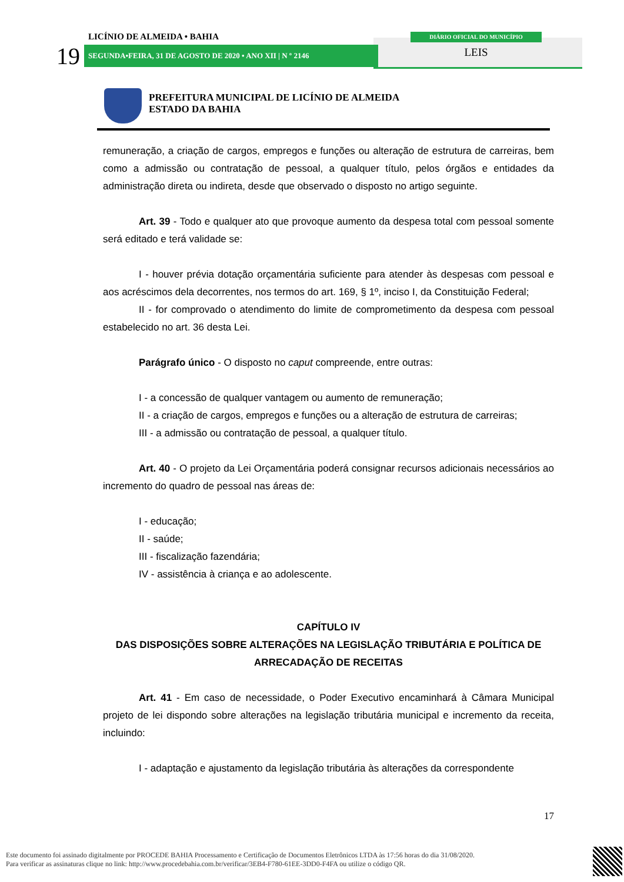LICÍNIO DE ALMEIDA • BAHIA
19 SEGUNDA•FEIRA, 31 DE AGOSTO DE 2020 • ANO XII | N º 2146
DIÁRIO OFICIAL DO MUNICÍPIO
LEIS
PREFEITURA MUNICIPAL DE LICÍNIO DE ALMEIDA
ESTADO DA BAHIA
remuneração, a criação de cargos, empregos e funções ou alteração de estrutura de carreiras, bem como a admissão ou contratação de pessoal, a qualquer título, pelos órgãos e entidades da administração direta ou indireta, desde que observado o disposto no artigo seguinte.
Art. 39 - Todo e qualquer ato que provoque aumento da despesa total com pessoal somente será editado e terá validade se:
I - houver prévia dotação orçamentária suficiente para atender às despesas com pessoal e aos acréscimos dela decorrentes, nos termos do art. 169, § 1º, inciso I, da Constituição Federal;
II - for comprovado o atendimento do limite de comprometimento da despesa com pessoal estabelecido no art. 36 desta Lei.
Parágrafo único - O disposto no caput compreende, entre outras:
I - a concessão de qualquer vantagem ou aumento de remuneração;
II - a criação de cargos, empregos e funções ou a alteração de estrutura de carreiras;
III - a admissão ou contratação de pessoal, a qualquer título.
Art. 40 - O projeto da Lei Orçamentária poderá consignar recursos adicionais necessários ao incremento do quadro de pessoal nas áreas de:
I - educação;
II - saúde;
III - fiscalização fazendária;
IV - assistência à criança e ao adolescente.
CAPÍTULO IV
DAS DISPOSIÇÕES SOBRE ALTERAÇÕES NA LEGISLAÇÃO TRIBUTÁRIA E POLÍTICA DE ARRECADAÇÃO DE RECEITAS
Art. 41 - Em caso de necessidade, o Poder Executivo encaminhará à Câmara Municipal projeto de lei dispondo sobre alterações na legislação tributária municipal e incremento da receita, incluindo:
I - adaptação e ajustamento da legislação tributária às alterações da correspondente
17
Este documento foi assinado digitalmente por PROCEDE BAHIA Processamento e Certificação de Documentos Eletrônicos LTDA às 17:56 horas do dia 31/08/2020.
Para verificar as assinaturas clique no link: http://www.procedebahia.com.br/verificar/3EB4-F780-61EE-3DD0-F4FA ou utilize o código QR.